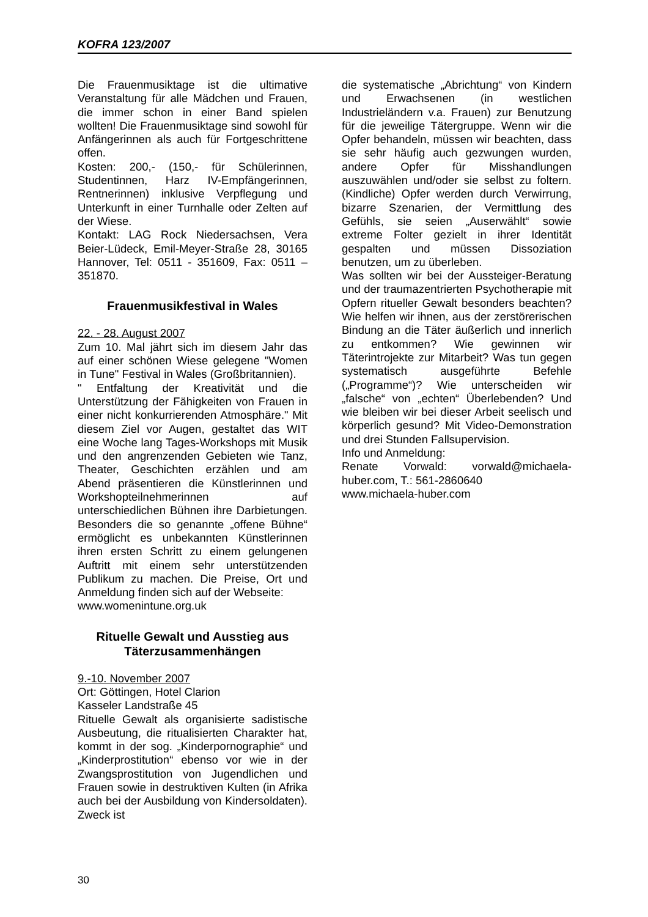KOFRA 123/2007
Die Frauenmusiktage ist die ultimative Veranstaltung für alle Mädchen und Frauen, die immer schon in einer Band spielen wollten! Die Frauenmusiktage sind sowohl für Anfängerinnen als auch für Fortgeschrittene offen.
Kosten: 200,- (150,- für Schülerinnen, Studentinnen, Harz IV-Empfängerinnen, Rentnerinnen) inklusive Verpflegung und Unterkunft in einer Turnhalle oder Zelten auf der Wiese.
Kontakt: LAG Rock Niedersachsen, Vera Beier-Lüdeck, Emil-Meyer-Straße 28, 30165 Hannover, Tel: 0511 - 351609, Fax: 0511 – 351870.
Frauenmusikfestival in Wales
22. - 28. August 2007
Zum 10. Mal jährt sich im diesem Jahr das auf einer schönen Wiese gelegene "Women in Tune" Festival in Wales (Großbritannien).
" Entfaltung der Kreativität und die Unterstützung der Fähigkeiten von Frauen in einer nicht konkurrierenden Atmosphäre." Mit diesem Ziel vor Augen, gestaltet das WIT eine Woche lang Tages-Workshops mit Musik und den angrenzenden Gebieten wie Tanz, Theater, Geschichten erzählen und am Abend präsentieren die Künstlerinnen und Workshopteilnehmerinnen auf unterschiedlichen Bühnen ihre Darbietungen. Besonders die so genannte „offene Bühne“ ermöglicht es unbekannten Künstlerinnen ihren ersten Schritt zu einem gelungenen Auftritt mit einem sehr unterstützenden Publikum zu machen. Die Preise, Ort und Anmeldung finden sich auf der Webseite:
www.womenintune.org.uk
Rituelle Gewalt und Ausstieg aus Täterzusammenhängen
9.-10. November 2007
Ort: Göttingen, Hotel Clarion
Kasseler Landstraße 45
Rituelle Gewalt als organisierte sadistische Ausbeutung, die ritualisierten Charakter hat, kommt in der sog. „Kinderpornographie“ und „Kinderprostitution“ ebenso vor wie in der Zwangsprostitution von Jugendlichen und Frauen sowie in destruktiven Kulten (in Afrika auch bei der Ausbildung von Kindersoldaten). Zweck ist
die systematische „Abrichtung“ von Kindern und Erwachsenen (in westlichen Industrieländern v.a. Frauen) zur Benutzung für die jeweilige Tätergruppe. Wenn wir die Opfer behandeln, müssen wir beachten, dass sie sehr häufig auch gezwungen wurden, andere Opfer für Misshandlungen auszuwählen und/oder sie selbst zu foltern. (Kindliche) Opfer werden durch Verwirrung, bizarre Szenarien, der Vermittlung des Gefühls, sie seien „Auserwählt“ sowie extreme Folter gezielt in ihrer Identität gespalten und müssen Dissoziation benutzen, um zu überleben.
Was sollten wir bei der Aussteiger-Beratung und der traumazentrierten Psychotherapie mit Opfern ritueller Gewalt besonders beachten? Wie helfen wir ihnen, aus der zerstörerischen Bindung an die Täter äußerlich und innerlich zu entkommen? Wie gewinnen wir Täterintrojekte zur Mitarbeit? Was tun gegen systematisch ausgeführte Befehle („Programme“)? Wie unterscheiden wir „falsche“ von „echten“ Überlebenden? Und wie bleiben wir bei dieser Arbeit seelisch und körperlich gesund? Mit Video-Demonstration und drei Stunden Fallsupervision.
Info und Anmeldung:
Renate Vorwald: vorwald@michaela-huber.com, T.: 561-2860640
www.michaela-huber.com
30